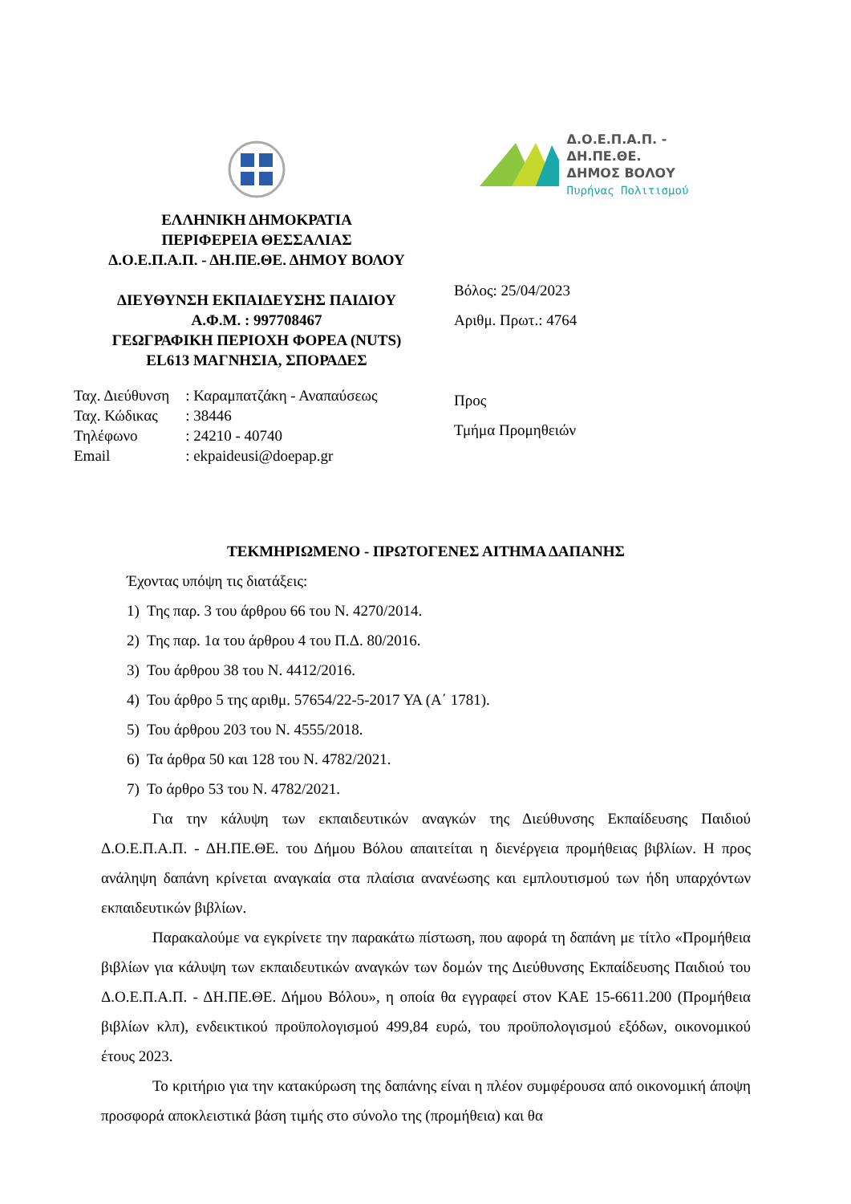ΕΛΛΗΝΙΚΗ ΔΗΜΟΚΡΑΤΙΑ
ΠΕΡΙΦΕΡΕΙΑ ΘΕΣΣΑΛΙΑΣ
Δ.Ο.Ε.Π.Α.Π. - ΔΗ.ΠΕ.ΘΕ. ΔΗΜΟΥ ΒΟΛΟΥ
ΔΙΕΥΘΥΝΣΗ ΕΚΠΑΙΔΕΥΣΗΣ ΠΑΙΔΙΟΥ
Α.Φ.Μ. : 997708467
ΓΕΩΓΡΑΦΙΚΗ ΠΕΡΙΟΧΗ ΦΟΡΕΑ (NUTS)
EL613 ΜΑΓΝΗΣΙΑ, ΣΠΟΡΑΔΕΣ
Δ.Ο.Ε.Π.Α.Π. - ΔΗ.ΠΕ.ΘΕ.
ΔΗΜΟΣ ΒΟΛΟΥ
Πυρήνας Πολιτισμού
Βόλος: 25/04/2023
Αριθμ. Πρωτ.: 4764
| Ταχ. Διεύθυνση | : Καραμπατζάκη - Αναπαύσεως |
| Ταχ. Κώδικας | : 38446 |
| Τηλέφωνο | : 24210 - 40740 |
| Email | : ekpaideusi@doepap.gr |
Προς
Τμήμα Προμηθειών
ΤΕΚΜΗΡΙΩΜΕΝΟ - ΠΡΩΤΟΓΕΝΕΣ ΑΙΤΗΜΑ ΔΑΠΑΝΗΣ
Έχοντας υπόψη τις διατάξεις:
1) Της παρ. 3 του άρθρου 66 του Ν. 4270/2014.
2) Της παρ. 1α του άρθρου 4 του Π.Δ. 80/2016.
3) Του άρθρου 38 του Ν. 4412/2016.
4) Του άρθρο 5 της αριθμ. 57654/22-5-2017 ΥΑ (Α΄ 1781).
5) Του άρθρου 203 του Ν. 4555/2018.
6) Τα άρθρα 50 και 128 του Ν. 4782/2021.
7) Το άρθρο 53 του Ν. 4782/2021.
Για την κάλυψη των εκπαιδευτικών αναγκών της Διεύθυνσης Εκπαίδευσης Παιδιού Δ.Ο.Ε.Π.Α.Π. - ΔΗ.ΠΕ.ΘΕ. του Δήμου Βόλου απαιτείται η διενέργεια προμήθειας βιβλίων. Η προς ανάληψη δαπάνη κρίνεται αναγκαία στα πλαίσια ανανέωσης και εμπλουτισμού των ήδη υπαρχόντων εκπαιδευτικών βιβλίων.
Παρακαλούμε να εγκρίνετε την παρακάτω πίστωση, που αφορά τη δαπάνη με τίτλο «Προμήθεια βιβλίων για κάλυψη των εκπαιδευτικών αναγκών των δομών της Διεύθυνσης Εκπαίδευσης Παιδιού του Δ.Ο.Ε.Π.Α.Π. - ΔΗ.ΠΕ.ΘΕ. Δήμου Βόλου», η οποία θα εγγραφεί στον ΚΑΕ 15-6611.200 (Προμήθεια βιβλίων κλπ), ενδεικτικού προϋπολογισμού 499,84 ευρώ, του προϋπολογισμού εξόδων, οικονομικού έτους 2023.
Το κριτήριο για την κατακύρωση της δαπάνης είναι η πλέον συμφέρουσα από οικονομική άποψη προσφορά αποκλειστικά βάση τιμής στο σύνολο της (προμήθεια) και θα